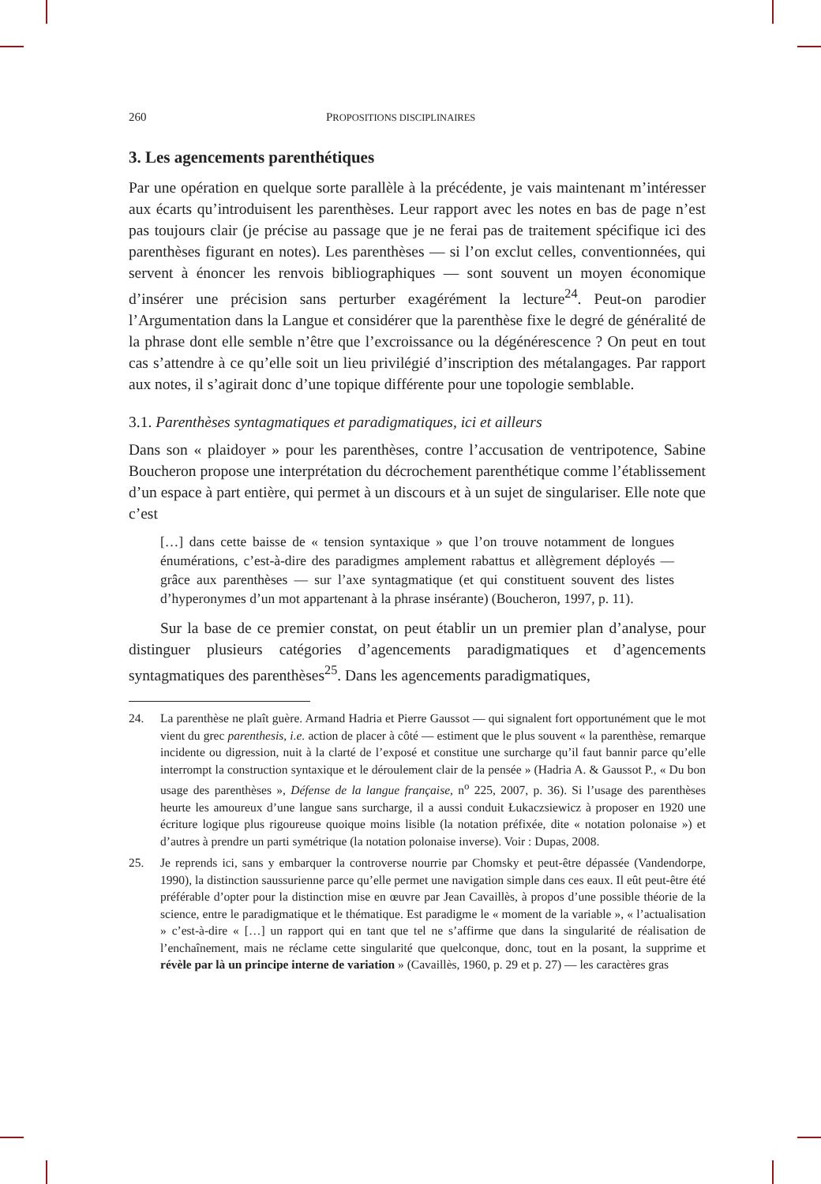260 PROPOSITIONS DISCIPLINAIRES
3. Les agencements parenthétiques
Par une opération en quelque sorte parallèle à la précédente, je vais maintenant m’intéresser aux écarts qu’introduisent les parenthèses. Leur rapport avec les notes en bas de page n’est pas toujours clair (je précise au passage que je ne ferai pas de traitement spécifique ici des parenthèses figurant en notes). Les parenthèses — si l’on exclut celles, conventionnées, qui servent à énoncer les renvois bibliographiques — sont souvent un moyen économique d’insérer une précision sans perturber exagérément la lecture<sup>24</sup>. Peut-on parodier l’Argumentation dans la Langue et considérer que la parenthèse fixe le degré de généralité de la phrase dont elle semble n’être que l’excroissance ou la dégénérescence ? On peut en tout cas s’attendre à ce qu’elle soit un lieu privilégié d’inscription des métalangages. Par rapport aux notes, il s’agirait donc d’une topique différente pour une topologie semblable.
3.1. Parenthèses syntagmatiques et paradigmatiques, ici et ailleurs
Dans son « plaidoyer » pour les parenthèses, contre l’accusation de ventripotence, Sabine Boucheron propose une interprétation du décrochement parenthétique comme l’établissement d’un espace à part entière, qui permet à un discours et à un sujet de singulariser. Elle note que c’est
[…] dans cette baisse de « tension syntaxique » que l’on trouve notamment de longues énumérations, c’est-à-dire des paradigmes amplement rabattus et allègrement déployés — grâce aux parenthèses — sur l’axe syntagmatique (et qui constituent souvent des listes d’hyperonymes d’un mot appartenant à la phrase insérante) (Boucheron, 1997, p. 11).
Sur la base de ce premier constat, on peut établir un un premier plan d’analyse, pour distinguer plusieurs catégories d’agencements paradigmatiques et d’agencements syntagmatiques des parenthèses<sup>25</sup>. Dans les agencements paradigmatiques,
24. La parenthèse ne plaît guère. Armand Hadria et Pierre Gaussot — qui signalent fort opportunément que le mot vient du grec parenthesis, i.e. action de placer à côté — estiment que le plus souvent « la parenthèse, remarque incidente ou digression, nuit à la clarté de l’exposé et constitue une surcharge qu’il faut bannir parce qu’elle interrompt la construction syntaxique et le déroulement clair de la pensée » (Hadria A. & Gaussot P., « Du bon usage des parenthèses », Défense de la langue française, n<sup>o</sup> 225, 2007, p. 36). Si l’usage des parenthèses heurte les amoureux d’une langue sans surcharge, il a aussi conduit Łukaczsiewicz à proposer en 1920 une écriture logique plus rigoureuse quoique moins lisible (la notation préfixée, dite « notation polonaise ») et d’autres à prendre un parti symétrique (la notation polonaise inverse). Voir : Dupas, 2008.
25. Je reprends ici, sans y embarquer la controverse nourrie par Chomsky et peut-être dépassée (Vandendorpe, 1990), la distinction saussurienne parce qu’elle permet une navigation simple dans ces eaux. Il eût peut-être été préférable d’opter pour la distinction mise en œuvre par Jean Cavaillès, à propos d’une possible théorie de la science, entre le paradigmatique et le thématique. Est paradigme le « moment de la variable », « l’actualisation » c’est-à-dire « […] un rapport qui en tant que tel ne s’affirme que dans la singularité de réalisation de l’enchaînement, mais ne réclame cette singularité que quelconque, donc, tout en la posant, la supprime et révèle par là un principe interne de variation » (Cavaillès, 1960, p. 29 et p. 27) — les caractères gras